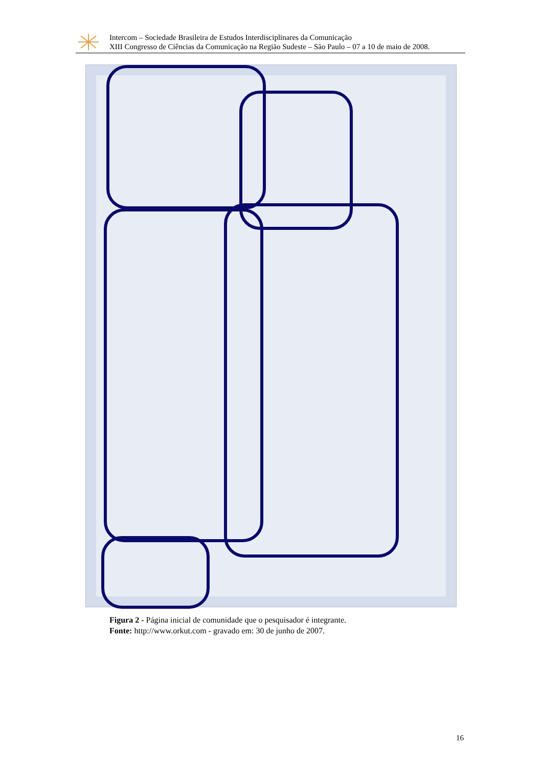Intercom – Sociedade Brasileira de Estudos Interdisciplinares da Comunicação
XIII Congresso de Ciências da Comunicação na Região Sudeste – São Paulo – 07 a 10 de maio de 2008.
Figura 2 - Página inicial de comunidade que o pesquisador é integrante.
Fonte: http://www.orkut.com - gravado em: 30 de junho de 2007.
16